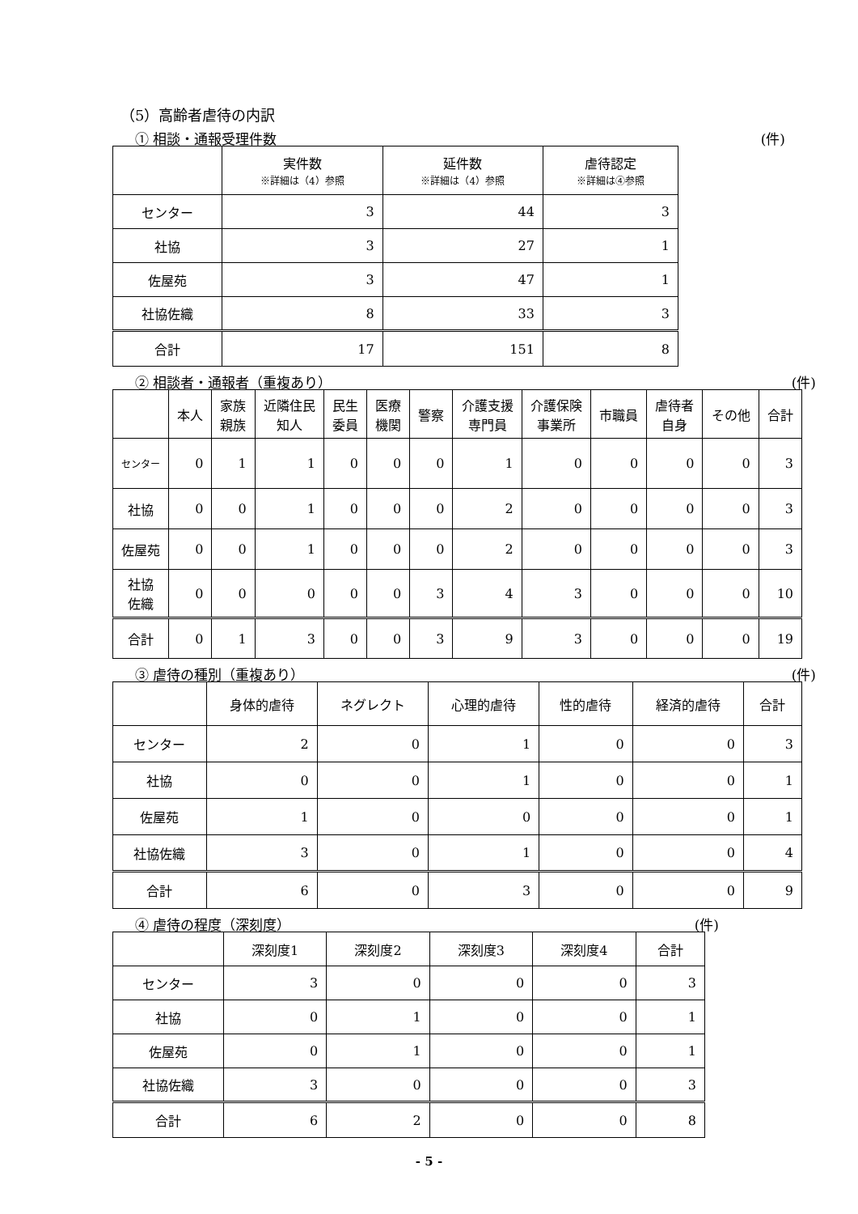（5）高齢者虐待の内訳
① 相談・通報受理件数 (件)
| | 実件数 ※詳細は（4）参照 | 延件数 ※詳細は（4）参照 | 虐待認定 ※詳細は④参照 |
| --- | --- | --- | --- |
| センター | 3 | 44 | 3 |
| 社協 | 3 | 27 | 1 |
| 佐屋苑 | 3 | 47 | 1 |
| 社協佐織 | 8 | 33 | 3 |
| 合計 | 17 | 151 | 8 |
② 相談者・通報者（重複あり） (件)
| | 本人 | 家族 親族 | 近隣住民 知人 | 民生 委員 | 医療 機関 | 警察 | 介護支援 専門員 | 介護保険 事業所 | 市職員 | 虐待者 自身 | その他 | 合計 |
| --- | --- | --- | --- | --- | --- | --- | --- | --- | --- | --- | --- | --- |
| センター | 0 | 1 | 1 | 0 | 0 | 0 | 1 | 0 | 0 | 0 | 0 | 3 |
| 社協 | 0 | 0 | 1 | 0 | 0 | 0 | 2 | 0 | 0 | 0 | 0 | 3 |
| 佐屋苑 | 0 | 0 | 1 | 0 | 0 | 0 | 2 | 0 | 0 | 0 | 0 | 3 |
| 社協 佐織 | 0 | 0 | 0 | 0 | 0 | 3 | 4 | 3 | 0 | 0 | 0 | 10 |
| 合計 | 0 | 1 | 3 | 0 | 0 | 3 | 9 | 3 | 0 | 0 | 0 | 19 |
③ 虐待の種別（重複あり） (件)
| | 身体的虐待 | ネグレクト | 心理的虐待 | 性的虐待 | 経済的虐待 | 合計 |
| --- | --- | --- | --- | --- | --- | --- |
| センター | 2 | 0 | 1 | 0 | 0 | 3 |
| 社協 | 0 | 0 | 1 | 0 | 0 | 1 |
| 佐屋苑 | 1 | 0 | 0 | 0 | 0 | 1 |
| 社協佐織 | 3 | 0 | 1 | 0 | 0 | 4 |
| 合計 | 6 | 0 | 3 | 0 | 0 | 9 |
④ 虐待の程度（深刻度） (件)
| | 深刻度1 | 深刻度2 | 深刻度3 | 深刻度4 | 合計 |
| --- | --- | --- | --- | --- | --- |
| センター | 3 | 0 | 0 | 0 | 3 |
| 社協 | 0 | 1 | 0 | 0 | 1 |
| 佐屋苑 | 0 | 1 | 0 | 0 | 1 |
| 社協佐織 | 3 | 0 | 0 | 0 | 3 |
| 合計 | 6 | 2 | 0 | 0 | 8 |
- 5 -